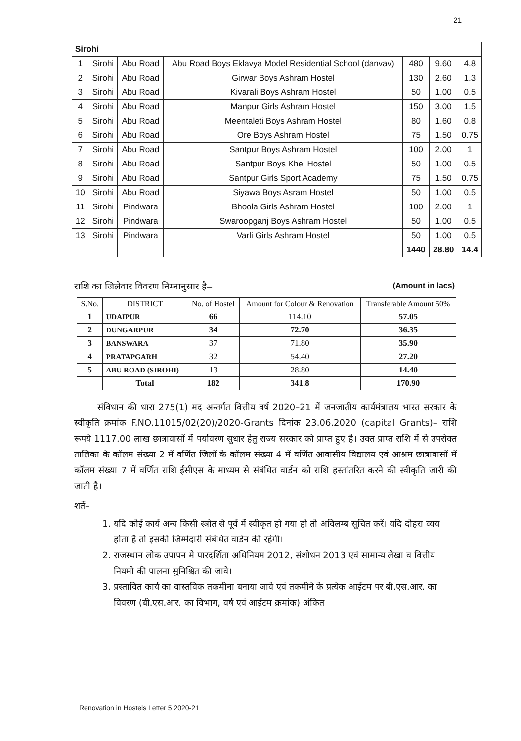21
| Sirohi | | | | | | |
| 1 | Sirohi | Abu Road | Abu Road Boys Eklavya Model Residential School (danvav) | 480 | 9.60 | 4.8 |
| 2 | Sirohi | Abu Road | Girwar Boys Ashram Hostel | 130 | 2.60 | 1.3 |
| 3 | Sirohi | Abu Road | Kivarali Boys Ashram Hostel | 50 | 1.00 | 0.5 |
| 4 | Sirohi | Abu Road | Manpur Girls Ashram Hostel | 150 | 3.00 | 1.5 |
| 5 | Sirohi | Abu Road | Meentaleti Boys Ashram Hostel | 80 | 1.60 | 0.8 |
| 6 | Sirohi | Abu Road | Ore Boys Ashram Hostel | 75 | 1.50 | 0.75 |
| 7 | Sirohi | Abu Road | Santpur Boys Ashram Hostel | 100 | 2.00 | 1 |
| 8 | Sirohi | Abu Road | Santpur Boys Khel Hostel | 50 | 1.00 | 0.5 |
| 9 | Sirohi | Abu Road | Santpur Girls Sport Academy | 75 | 1.50 | 0.75 |
| 10 | Sirohi | Abu Road | Siyawa Boys Asram Hostel | 50 | 1.00 | 0.5 |
| 11 | Sirohi | Pindwara | Bhoola Girls Ashram Hostel | 100 | 2.00 | 1 |
| 12 | Sirohi | Pindwara | Swaroopganj Boys Ashram Hostel | 50 | 1.00 | 0.5 |
| 13 | Sirohi | Pindwara | Varli Girls Ashram Hostel | 50 | 1.00 | 0.5 |
| | | | | 1440 | 28.80 | 14.4 |
राशि का जिलेवार विवरण निम्नानुसार है– (Amount in lacs)
| S.No. | DISTRICT | No. of Hostel | Amount for Colour & Renovation | Transferable Amount 50% |
| --- | --- | --- | --- | --- |
| 1 | UDAIPUR | 66 | 114.10 | 57.05 |
| 2 | DUNGARPUR | 34 | 72.70 | 36.35 |
| 3 | BANSWARA | 37 | 71.80 | 35.90 |
| 4 | PRATAPGARH | 32 | 54.40 | 27.20 |
| 5 | ABU ROAD (SIROHI) | 13 | 28.80 | 14.40 |
| | Total | 182 | 341.8 | 170.90 |
संविधान की धारा 275(1) मद अन्तर्गत वित्तीय वर्ष 2020–21 में जनजातीय कार्यमंत्रालय भारत सरकार के स्वीकृति क्रमांक F.NO.11015/02(20)/2020-Grants दिनांक 23.06.2020 (capital Grants)– राशि रूपये 1117.00 लाख छात्रावासों में पर्यावरण सुधार हेतु राज्य सरकार को प्राप्त हुए है। उक्त प्राप्त राशि में से उपरोक्त तालिका के कॉलम संख्या 2 में वर्णित जिलों के कॉलम संख्या 4 में वर्णित आवासीय विद्यालय एवं आश्रम छात्रावासों में कॉलम संख्या 7 में वर्णित राशि ईसीएस के माध्यम से संबंधित वार्डन को राशि हस्तांतरित करने की स्वीकृति जारी की जाती है।
शर्ते–
1. यदि कोई कार्य अन्य किसी स्त्रोत से पूर्व में स्वीकृत हो गया हो तो अविलम्ब सूचित करें। यदि दोहरा व्यय होता है तो इसकी जिम्मेदारी संबंधित वार्डन की रहेगी।
2. राजस्थान लोक उपापन मे पारदर्शिता अधिनियम 2012, संशोधन 2013 एवं सामान्य लेखा व वित्तीय नियमो की पालना सुनिश्चित की जावे।
3. प्रस्तावित कार्य का वास्तविक तकमीना बनाया जावे एवं तकमीने के प्रत्येक आईटम पर बी.एस.आर. का विवरण (बी.एस.आर. का विभाग, वर्ष एवं आईटम क्रमांक) अंकित
Renovation in Hostels Letter 5 2020-21